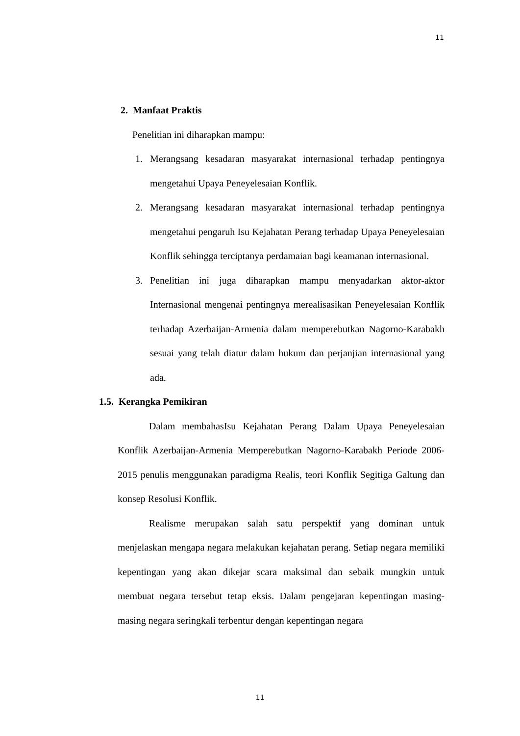11
2. Manfaat Praktis
Penelitian ini diharapkan mampu:
1. Merangsang kesadaran masyarakat internasional terhadap pentingnya mengetahui Upaya Peneyelesaian Konflik.
2. Merangsang kesadaran masyarakat internasional terhadap pentingnya mengetahui pengaruh Isu Kejahatan Perang terhadap Upaya Peneyelesaian Konflik sehingga terciptanya perdamaian bagi keamanan internasional.
3. Penelitian ini juga diharapkan mampu menyadarkan aktor-aktor Internasional mengenai pentingnya merealisasikan Peneyelesaian Konflik terhadap Azerbaijan-Armenia dalam memperebutkan Nagorno-Karabakh sesuai yang telah diatur dalam hukum dan perjanjian internasional yang ada.
1.5. Kerangka Pemikiran
Dalam membahasIsu Kejahatan Perang Dalam Upaya Peneyelesaian Konflik Azerbaijan-Armenia Memperebutkan Nagorno-Karabakh Periode 2006-2015 penulis menggunakan paradigma Realis, teori Konflik Segitiga Galtung dan konsep Resolusi Konflik.
Realisme merupakan salah satu perspektif yang dominan untuk menjelaskan mengapa negara melakukan kejahatan perang. Setiap negara memiliki kepentingan yang akan dikejar scara maksimal dan sebaik mungkin untuk membuat negara tersebut tetap eksis. Dalam pengejaran kepentingan masing-masing negara seringkali terbentur dengan kepentingan negara
11